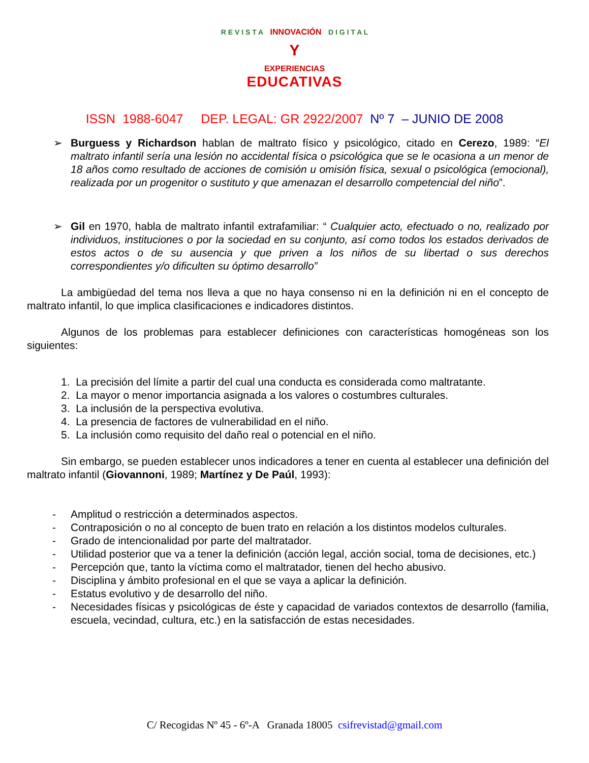R E V I S T A INNOVACIÓN D I G I T A L
Y
EXPERIENCIAS
EDUCATIVAS
ISSN 1988-6047 DEP. LEGAL: GR 2922/2007 Nº 7 – JUNIO DE 2008
➢ Burguess y Richardson hablan de maltrato físico y psicológico, citado en Cerezo, 1989: “El maltrato infantil sería una lesión no accidental física o psicológica que se le ocasiona a un menor de 18 años como resultado de acciones de comisión u omisión física, sexual o psicológica (emocional), realizada por un progenitor o sustituto y que amenazan el desarrollo competencial del niño”.
➢ Gil en 1970, habla de maltrato infantil extrafamiliar: “ Cualquier acto, efectuado o no, realizado por individuos, instituciones o por la sociedad en su conjunto, así como todos los estados derivados de estos actos o de su ausencia y que priven a los niños de su libertad o sus derechos correspondientes y/o dificulten su óptimo desarrollo”
La ambigüedad del tema nos lleva a que no haya consenso ni en la definición ni en el concepto de maltrato infantil, lo que implica clasificaciones e indicadores distintos.
Algunos de los problemas para establecer definiciones con características homogéneas son los siguientes:
1. La precisión del límite a partir del cual una conducta es considerada como maltratante.
2. La mayor o menor importancia asignada a los valores o costumbres culturales.
3. La inclusión de la perspectiva evolutiva.
4. La presencia de factores de vulnerabilidad en el niño.
5. La inclusión como requisito del daño real o potencial en el niño.
Sin embargo, se pueden establecer unos indicadores a tener en cuenta al establecer una definición del maltrato infantil (Giovannoni, 1989; Martínez y De Paúl, 1993):
- Amplitud o restricción a determinados aspectos.
- Contraposición o no al concepto de buen trato en relación a los distintos modelos culturales.
- Grado de intencionalidad por parte del maltratador.
- Utilidad posterior que va a tener la definición (acción legal, acción social, toma de decisiones, etc.)
- Percepción que, tanto la víctima como el maltratador, tienen del hecho abusivo.
- Disciplina y ámbito profesional en el que se vaya a aplicar la definición.
- Estatus evolutivo y de desarrollo del niño.
- Necesidades físicas y psicológicas de éste y capacidad de variados contextos de desarrollo (familia, escuela, vecindad, cultura, etc.) en la satisfacción de estas necesidades.
C/ Recogidas Nº 45 - 6º-A Granada 18005 csifrevistad@gmail.com